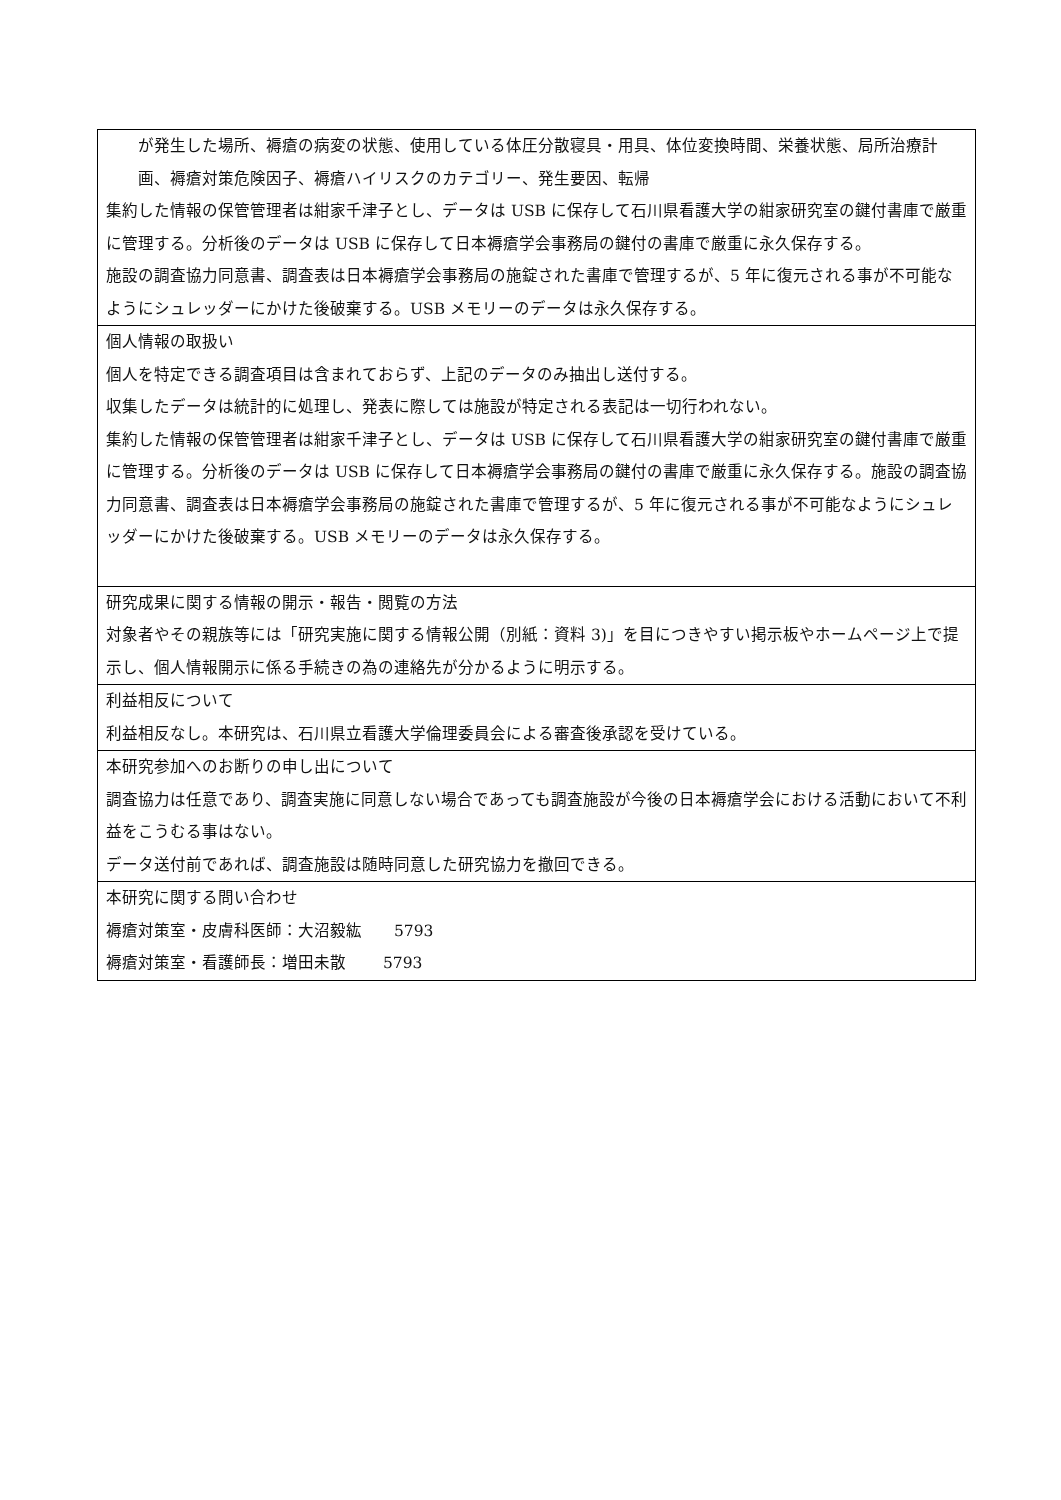| が発生した場所、褥瘡の病変の状態、使用している体圧分散寝具・用具、体位変換時間、栄養状態、局所治療計画、褥瘡対策危険因子、褥瘡ハイリスクのカテゴリー、発生要因、転帰 集約した情報の保管管理者は紺家千津子とし、データは USB に保存して石川県看護大学の紺家研究室の鍵付書庫で厳重に管理する。分析後のデータは USB に保存して日本褥瘡学会事務局の鍵付の書庫で厳重に永久保存する。 施設の調査協力同意書、調査表は日本褥瘡学会事務局の施錠された書庫で管理するが、5 年に復元される事が不可能なようにシュレッダーにかけた後破棄する。USB メモリーのデータは永久保存する。 |
| 個人情報の取扱い 個人を特定できる調査項目は含まれておらず、上記のデータのみ抽出し送付する。 収集したデータは統計的に処理し、発表に際しては施設が特定される表記は一切行われない。 集約した情報の保管管理者は紺家千津子とし、データは USB に保存して石川県看護大学の紺家研究室の鍵付書庫で厳重に管理する。分析後のデータは USB に保存して日本褥瘡学会事務局の鍵付の書庫で厳重に永久保存する。施設の調査協力同意書、調査表は日本褥瘡学会事務局の施錠された書庫で管理するが、5 年に復元される事が不可能なようにシュレッダーにかけた後破棄する。USB メモリーのデータは永久保存する。 |
| 研究成果に関する情報の開示・報告・閲覧の方法 対象者やその親族等には「研究実施に関する情報公開（別紙：資料 3)」を目につきやすい掲示板やホームページ上で提示し、個人情報開示に係る手続きの為の連絡先が分かるように明示する。 |
| 利益相反について 利益相反なし。本研究は、石川県立看護大学倫理委員会による審査後承認を受けている。 |
| 本研究参加へのお断りの申し出について 調査協力は任意であり、調査実施に同意しない場合であっても調査施設が今後の日本褥瘡学会における活動において不利益をこうむる事はない。 データ送付前であれば、調査施設は随時同意した研究協力を撤回できる。 |
| 本研究に関する問い合わせ 褥瘡対策室・皮膚科医師：大沼毅紘 5793 褥瘡対策室・看護師長：増田未散 5793 |